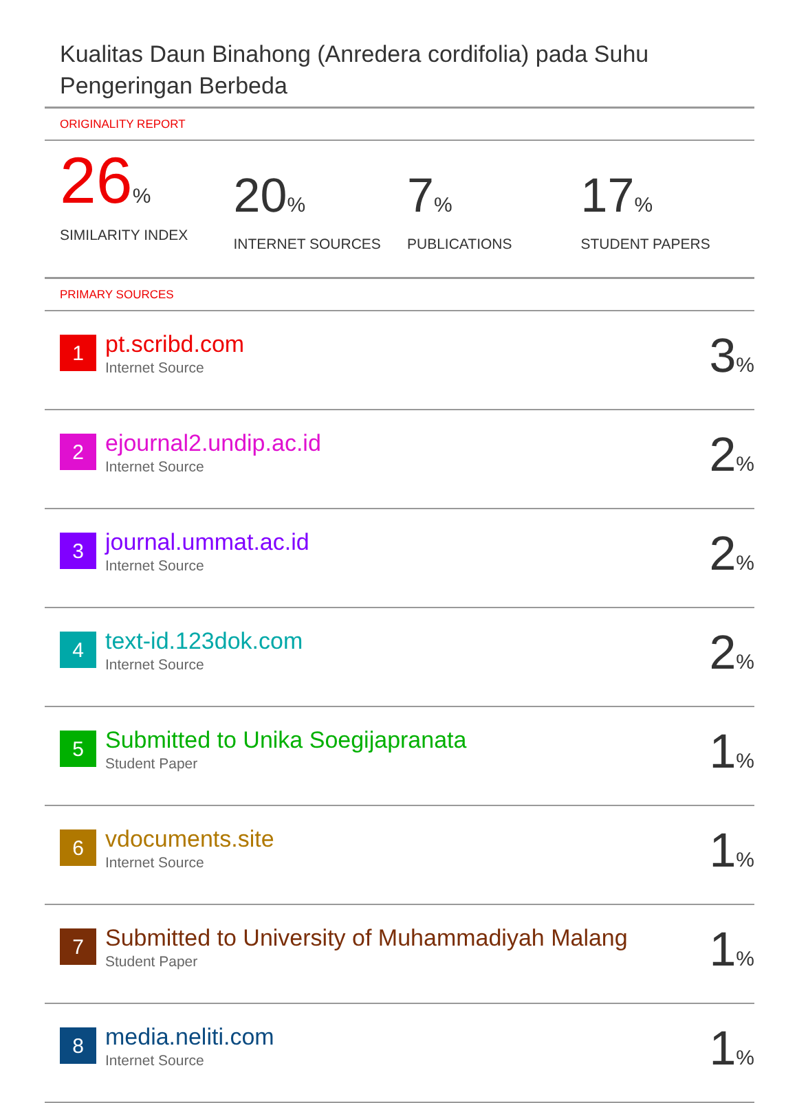Kualitas Daun Binahong (Anredera cordifolia) pada Suhu Pengeringan Berbeda
ORIGINALITY REPORT
26%
SIMILARITY INDEX
20%
INTERNET SOURCES
7%
PUBLICATIONS
17%
STUDENT PAPERS
PRIMARY SOURCES
| 1 | pt.scribd.com Internet Source | 3 % |
| 2 | ejournal2.undip.ac.id Internet Source | 2 % |
| 3 | journal.ummat.ac.id Internet Source | 2 % |
| 4 | text-id.123dok.com Internet Source | 2 % |
| 5 | Submitted to Unika Soegijapranata Student Paper | 1 % |
| 6 | vdocuments.site Internet Source | 1 % |
| 7 | Submitted to University of Muhammadiyah Malang Student Paper | 1 % |
| 8 | media.neliti.com Internet Source | 1 % |